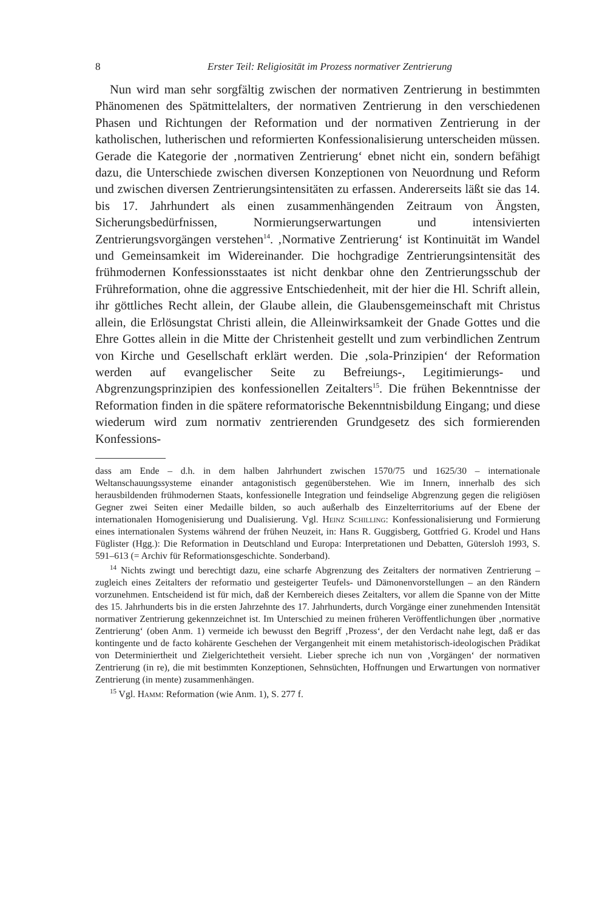8 Erster Teil: Religiosität im Prozess normativer Zentrierung
Nun wird man sehr sorgfältig zwischen der normativen Zentrierung in bestimmten Phänomenen des Spätmittelalters, der normativen Zentrierung in den verschiedenen Phasen und Richtungen der Reformation und der normativen Zentrierung in der katholischen, lutherischen und reformierten Konfessionalisierung unterscheiden müssen. Gerade die Kategorie der ‚normativen Zentrierung‘ ebnet nicht ein, sondern befähigt dazu, die Unterschiede zwischen diversen Konzeptionen von Neuordnung und Reform und zwischen diversen Zentrierungsintensitäten zu erfassen. Andererseits läßt sie das 14. bis 17. Jahrhundert als einen zusammenhängenden Zeitraum von Ängsten, Sicherungsbedürfnissen, Normierungserwartungen und intensivierten Zentrierungsvorgängen verstehen<sup>14</sup>. ‚Normative Zentrierung‘ ist Kontinuität im Wandel und Gemeinsamkeit im Widereinander. Die hochgradige Zentrierungsintensität des frühmodernen Konfessionsstaates ist nicht denkbar ohne den Zentrierungsschub der Frühreformation, ohne die aggressive Entschiedenheit, mit der hier die Hl. Schrift allein, ihr göttliches Recht allein, der Glaube allein, die Glaubensgemeinschaft mit Christus allein, die Erlösungstat Christi allein, die Alleinwirksamkeit der Gnade Gottes und die Ehre Gottes allein in die Mitte der Christenheit gestellt und zum verbindlichen Zentrum von Kirche und Gesellschaft erklärt werden. Die ‚sola-Prinzipien‘ der Reformation werden auf evangelischer Seite zu Befreiungs-, Legitimierungs- und Abgrenzungsprinzipien des konfessionellen Zeitalters<sup>15</sup>. Die frühen Bekenntnisse der Reformation finden in die spätere reformatorische Bekenntnisbildung Eingang; und diese wiederum wird zum normativ zentrierenden Grundgesetz des sich formierenden Konfessions-
dass am Ende – d.h. in dem halben Jahrhundert zwischen 1570/75 und 1625/30 – internationale Weltanschauungssysteme einander antagonistisch gegenüberstehen. Wie im Innern, innerhalb des sich herausbildenden frühmodernen Staats, konfessionelle Integration und feindselige Abgrenzung gegen die religiösen Gegner zwei Seiten einer Medaille bilden, so auch außerhalb des Einzelterritoriums auf der Ebene der internationalen Homogenisierung und Dualisierung. Vgl. Heinz Schilling: Konfessionalisierung und Formierung eines internationalen Systems während der frühen Neuzeit, in: Hans R. Guggisberg, Gottfried G. Krodel und Hans Füglister (Hgg.): Die Reformation in Deutschland und Europa: Interpretationen und Debatten, Gütersloh 1993, S. 591–613 (= Archiv für Reformationsgeschichte. Sonderband).
<sup>14</sup> Nichts zwingt und berechtigt dazu, eine scharfe Abgrenzung des Zeitalters der normativen Zentrierung – zugleich eines Zeitalters der reformatio und gesteigerter Teufels- und Dämonenvorstellungen – an den Rändern vorzunehmen. Entscheidend ist für mich, daß der Kernbereich dieses Zeitalters, vor allem die Spanne von der Mitte des 15. Jahrhunderts bis in die ersten Jahrzehnte des 17. Jahrhunderts, durch Vorgänge einer zunehmenden Intensität normativer Zentrierung gekennzeichnet ist. Im Unterschied zu meinen früheren Veröffentlichungen über ‚normative Zentrierung‘ (oben Anm. 1) vermeide ich bewusst den Begriff ‚Prozess‘, der den Verdacht nahe legt, daß er das kontingente und de facto kohärente Geschehen der Vergangenheit mit einem metahistorisch-ideologischen Prädikat von Determiniertheit und Zielgerichtetheit versieht. Lieber spreche ich nun von ‚Vorgängen‘ der normativen Zentrierung (in re), die mit bestimmten Konzeptionen, Sehnsüchten, Hoffnungen und Erwartungen von normativer Zentrierung (in mente) zusammenhängen.
<sup>15</sup> Vgl. Hamm: Reformation (wie Anm. 1), S. 277 f.